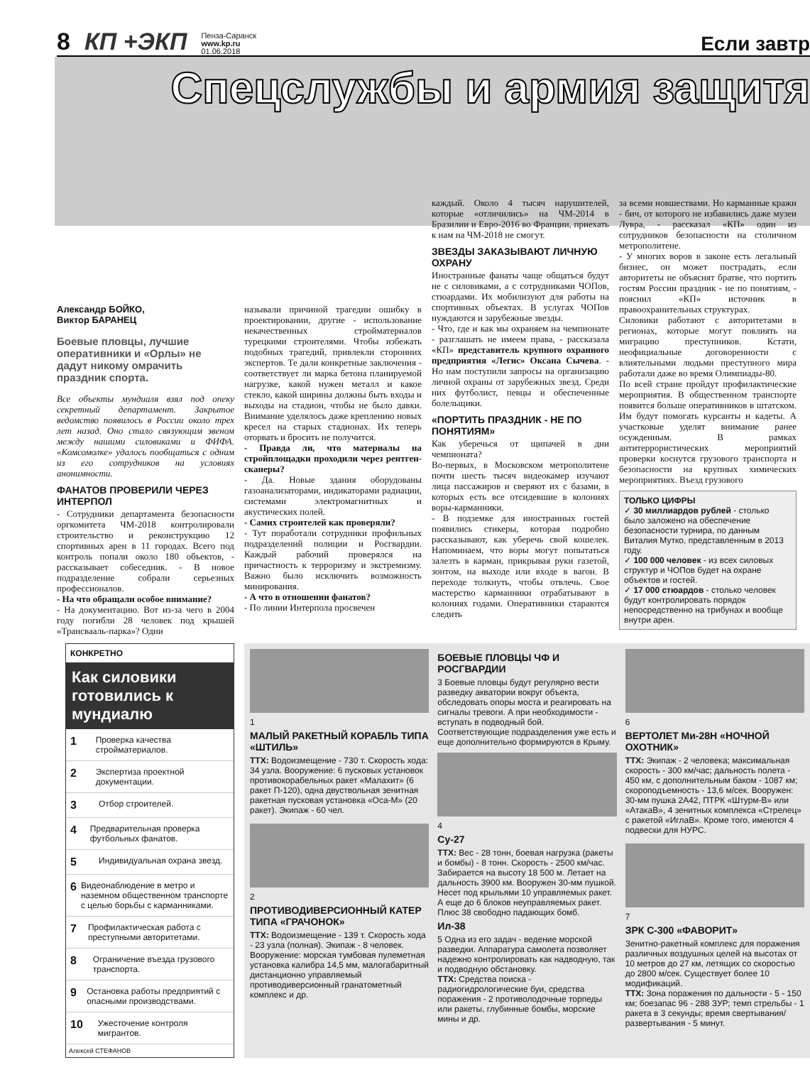8 КП +ЭКП Пенза-Саранск
www.kp.ru
01.06.2018 Если завтр
Спецслужбы и армия защитя
Александр БОЙКО,
Виктор БАРАНЕЦ
Боевые пловцы, лучшие оперативники и «Орлы» не дадут никому омрачить праздник спорта.
Все объекты мундиаля взял под опеку секретный департамент. Закрытое ведомство появилось в России около трех лет назад. Оно стало связующим звеном между нашими силовиками и ФИФА. «Комсомолке» удалось пообщаться с одним из его сотрудников на условиях анонимности.
ФАНАТОВ ПРОВЕРИЛИ ЧЕРЕЗ ИНТЕРПОЛ
- Сотрудники департамента безопасности оргкомитета ЧМ-2018 контролировали строительство и реконструкцию 12 спортивных арен в 11 городах. Всего под контроль попали около 180 объектов, - рассказывает собеседник. - В новое подразделение собрали серьезных профессионалов.
- На что обращали особое внимание?
- На документацию. Вот из-за чего в 2004 году погибли 28 человек под крышей «Трансвааль-парка»? Одни
называли причиной трагедии ошибку в проектировании, другие - использование некачественных стройматериалов турецкими строителями. Чтобы избежать подобных трагедий, привлекли сторонних экспертов. Те дали конкретные заключения - соответствует ли марка бетона планируемой нагрузке, какой нужен металл и какое стекло, какой ширины должны быть входы и выходы на стадион, чтобы не было давки. Внимание уделялось даже креплению новых кресел на старых стадионах. Их теперь оторвать и бросить не получится.
- Правда ли, что материалы на стройплощадки проходили через рентген-сканеры?
- Да. Новые здания оборудованы газоанализаторами, индикаторами радиации, системами электромагнитных и акустических полей.
- Самих строителей как проверяли?
- Тут поработали сотрудники профильных подразделений полиции и Росгвардии. Каждый рабочий проверялся на причастность к терроризму и экстремизму. Важно было исключить возможность минирования.
- А что в отношении фанатов?
- По линии Интерпола просвечен
каждый. Около 4 тысяч нарушителей, которые «отличились» на ЧМ-2014 в Бразилии и Евро-2016 во Франции, приехать к нам на ЧМ-2018 не смогут.
ЗВЕЗДЫ ЗАКАЗЫВАЮТ ЛИЧНУЮ ОХРАНУ
Иностранные фанаты чаще общаться будут не с силовиками, а с сотрудниками ЧОПов, стюардами. Их мобилизуют для работы на спортивных объектах. В услугах ЧОПов нуждаются и зарубежные звезды.
- Что, где и как мы охраняем на чемпионате - разглашать не имеем права, - рассказала «КП» представитель крупного охранного предприятия «Легис» Оксана Сычева. - Но нам поступили запросы на организацию личной охраны от зарубежных звезд. Среди них футболист, певцы и обеспеченные болельщики.
«ПОРТИТЬ ПРАЗДНИК - НЕ ПО ПОНЯТИЯМ»
Как уберечься от щипачей в дни чемпионата?
Во-первых, в Московском метрополитене почти шесть тысяч видеокамер изучают лица пассажиров и сверяют их с базами, в которых есть все отсидевшие в колониях воры-карманники.
- В подземке для иностранных гостей появились стикеры, которая подробно рассказывают, как уберечь свой кошелек. Напоминаем, что воры могут попытаться залезть в карман, прикрывая руки газетой, зонтом, на выходе или входе в вагон. В переходе толкнуть, чтобы отвлечь. Свое мастерство карманники отрабатывают в колониях годами. Оперативники стараются следить
за всеми новшествами. Но карманные кражи - бич, от которого не избавились даже музеи Лувра, - рассказал «КП» один из сотрудников безопасности на столичном метрополитене.
- У многих воров в законе есть легальный бизнес, он может пострадать, если авторитеты не объяснят братве, что портить гостям России праздник - не по понятиям, - пояснил «КП» источник в правоохранительных структурах.
Силовики работают с авторитетами в регионах, которые могут повлиять на миграцию преступников. Кстати, неофициальные договоренности с влиятельными людьми преступного мира работали даже во время Олимпиады-80.
По всей стране пройдут профилактические мероприятия. В общественном транспорте появится больше оперативников в штатском. Им будут помогать курсанты и кадеты. А участковые уделят внимание ранее осужденным. В рамках антитеррористических мероприятий проверки коснутся грузового транспорта и безопасности на крупных химических мероприятиях. Въезд грузового
ТОЛЬКО ЦИФРЫ
✓ 30 миллиардов рублей - столько было заложено на обеспечение безопасности турнира, по данным Виталия Мутко, представленным в 2013 году.
✓ 100 000 человек - из всех силовых структур и ЧОПов будет на охране объектов и гостей.
✓ 17 000 стюардов - столько человек будут контролировать порядок непосредственно на трибунах и вообще внутри арен.
КОНКРЕТНО
Как силовики готовились к мундиалю
1 Проверка качества стройматериалов.
2 Экспертиза проектной документации.
3 Отбор строителей.
4 Предварительная проверка футбольных фанатов.
5 Индивидуальная охрана звезд.
6 Видеонаблюдение в метро и наземном общественном транспорте с целью борьбы с карманниками.
7 Профилактическая работа с преступными авторитетами.
8 Ограничение въезда грузового транспорта.
9 Остановка работы предприятий с опасными производствами.
10 Ужесточение контроля мигрантов.
Алексей СТЕФАНОВ
1
МАЛЫЙ РАКЕТНЫЙ КОРАБЛЬ ТИПА «ШТИЛЬ»
ТТХ: Водоизмещение - 730 т. Скорость хода: 34 узла. Вооружение: 6 пусковых установок противокорабельных ракет «Малахит» (6 ракет П-120), одна двуствольная зенитная ракетная пусковая установка «Оса-М» (20 ракет). Экипаж - 60 чел.
2
ПРОТИВОДИВЕРСИОННЫЙ КАТЕР ТИПА «ГРАЧОНОК»
ТТХ: Водоизмещение - 139 т. Скорость хода - 23 узла (полная). Экипаж - 8 человек.
Вооружение: морская тумбовая пулеметная установка калибра 14,5 мм, малогабаритный дистанционно управляемый противодиверсионный гранатометный комплекс и др.
БОЕВЫЕ ПЛОВЦЫ ЧФ И РОСГВАРДИИ
3 Боевые пловцы будут регулярно вести разведку акватории вокруг объекта, обследовать опоры моста и реагировать на сигналы тревоги. А при необходимости - вступать в подводный бой. Соответствующие подразделения уже есть и еще дополнительно формируются в Крыму.
4
Су-27
ТТХ: Вес - 28 тонн, боевая нагрузка (ракеты и бомбы) - 8 тонн. Скорость - 2500 км/час. Забирается на высоту 18 500 м. Летает на дальность 3900 км. Вооружен 30-мм пушкой. Несет под крыльями 10 управляемых ракет. А еще до 6 блоков неуправляемых ракет. Плюс 38 свободно падающих бомб.
Ил-38
5 Одна из его задач - ведение морской разведки. Аппаратура самолета позволяет надежно контролировать как надводную, так и подводную обстановку.
ТТХ: Средства поиска - радиогидрологические буи, средства поражения - 2 противолодочные торпеды или ракеты, глубинные бомбы, морские мины и др.
6
ВЕРТОЛЕТ Ми-28Н «НОЧНОЙ ОХОТНИК»
ТТХ: Экипаж - 2 человека; максимальная скорость - 300 км/час; дальность полета - 450 км, с дополнительным баком - 1087 км; скороподъемность - 13,6 м/сек. Вооружен: 30-мм пушка 2А42, ПТРК «Штурм-В» или «АтакаВ», 4 зенитных комплекса «Стрелец» с ракетой «ИглаВ». Кроме того, имеются 4 подвески для НУРС.
7
ЗРК С-300 «ФАВОРИТ»
Зенитно-ракетный комплекс для поражения различных воздушных целей на высотах от 10 метров до 27 км, летящих со скоростью до 2800 м/сек. Существует более 10 модификаций.
ТТХ: Зона поражения по дальности - 5 - 150 км; боезапас 96 - 288 ЗУР; темп стрельбы - 1 ракета в 3 секунды; время свертывания/развертывания - 5 минут.